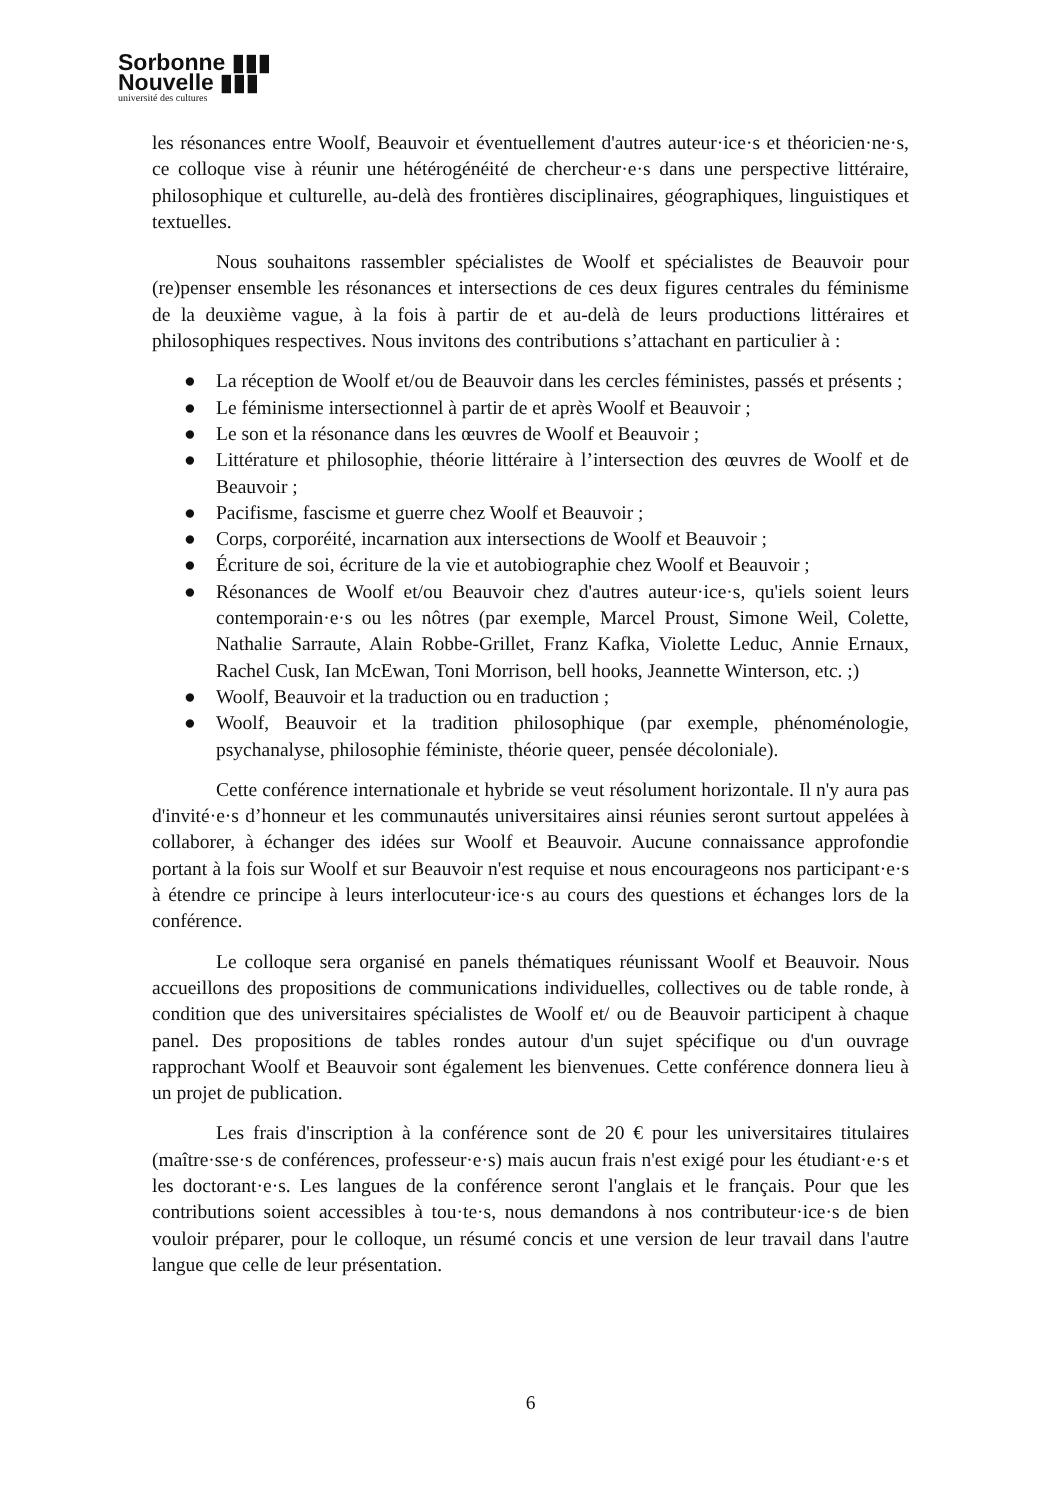Sorbonne ▮▮▮
Nouvelle ▮▮▮
université des cultures
les résonances entre Woolf, Beauvoir et éventuellement d'autres auteur·ice·s et théoricien·ne·s, ce colloque vise à réunir une hétérogénéité de chercheur·e·s dans une perspective littéraire, philosophique et culturelle, au-delà des frontières disciplinaires, géographiques, linguistiques et textuelles.
Nous souhaitons rassembler spécialistes de Woolf et spécialistes de Beauvoir pour (re)penser ensemble les résonances et intersections de ces deux figures centrales du féminisme de la deuxième vague, à la fois à partir de et au-delà de leurs productions littéraires et philosophiques respectives. Nous invitons des contributions s’attachant en particulier à :
● La réception de Woolf et/ou de Beauvoir dans les cercles féministes, passés et présents ;
● Le féminisme intersectionnel à partir de et après Woolf et Beauvoir ;
● Le son et la résonance dans les œuvres de Woolf et Beauvoir ;
● Littérature et philosophie, théorie littéraire à l’intersection des œuvres de Woolf et de Beauvoir ;
● Pacifisme, fascisme et guerre chez Woolf et Beauvoir ;
● Corps, corporéité, incarnation aux intersections de Woolf et Beauvoir ;
● Écriture de soi, écriture de la vie et autobiographie chez Woolf et Beauvoir ;
● Résonances de Woolf et/ou Beauvoir chez d'autres auteur·ice·s, qu'iels soient leurs contemporain·e·s ou les nôtres (par exemple, Marcel Proust, Simone Weil, Colette, Nathalie Sarraute, Alain Robbe-Grillet, Franz Kafka, Violette Leduc, Annie Ernaux, Rachel Cusk, Ian McEwan, Toni Morrison, bell hooks, Jeannette Winterson, etc. ;)
● Woolf, Beauvoir et la traduction ou en traduction ;
● Woolf, Beauvoir et la tradition philosophique (par exemple, phénoménologie, psychanalyse, philosophie féministe, théorie queer, pensée décoloniale).
Cette conférence internationale et hybride se veut résolument horizontale. Il n'y aura pas d'invité·e·s d’honneur et les communautés universitaires ainsi réunies seront surtout appelées à collaborer, à échanger des idées sur Woolf et Beauvoir. Aucune connaissance approfondie portant à la fois sur Woolf et sur Beauvoir n'est requise et nous encourageons nos participant·e·s à étendre ce principe à leurs interlocuteur·ice·s au cours des questions et échanges lors de la conférence.
Le colloque sera organisé en panels thématiques réunissant Woolf et Beauvoir. Nous accueillons des propositions de communications individuelles, collectives ou de table ronde, à condition que des universitaires spécialistes de Woolf et/ ou de Beauvoir participent à chaque panel. Des propositions de tables rondes autour d'un sujet spécifique ou d'un ouvrage rapprochant Woolf et Beauvoir sont également les bienvenues. Cette conférence donnera lieu à un projet de publication.
Les frais d'inscription à la conférence sont de 20 € pour les universitaires titulaires (maître·sse·s de conférences, professeur·e·s) mais aucun frais n'est exigé pour les étudiant·e·s et les doctorant·e·s. Les langues de la conférence seront l'anglais et le français. Pour que les contributions soient accessibles à tou·te·s, nous demandons à nos contributeur·ice·s de bien vouloir préparer, pour le colloque, un résumé concis et une version de leur travail dans l'autre langue que celle de leur présentation.
6